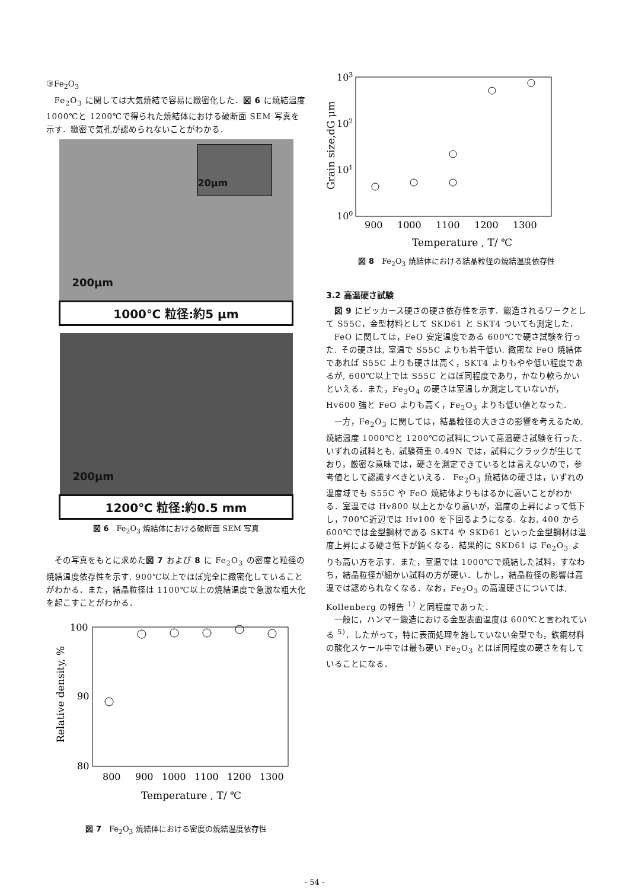③Fe<sub>2</sub>O<sub>3</sub>
Fe<sub>2</sub>O<sub>3</sub> に関しては大気焼結で容易に緻密化した．図 6 に焼結温度 1000℃と 1200℃で得られた焼結体における破断面 SEM 写真を示す．緻密で気孔が認められないことがわかる．
20μm
200μm
1000℃ 粒径:約5 μm
200μm
1200℃ 粒径:約0.5 mm
図 6　Fe<sub>2</sub>O<sub>3</sub> 焼結体における破断面 SEM 写真
その写真をもとに求めた図 7 および 8 に Fe<sub>2</sub>O<sub>3</sub> の密度と粒径の焼結温度依存性を示す. 900℃以上でほぼ完全に緻密化していることがわかる．また，結晶粒径は 1100℃以上の焼結温度で急激な粗大化を起こすことがわかる．
100
90
80
800
900
1000
1100
1200
1300
Temperature , T/ ℃
Relative density, %
図 7　Fe<sub>2</sub>O<sub>3</sub> 焼結体における密度の焼結温度依存性
103
102
101
100
900
1000
1100
1200
1300
Temperature , T/ ℃
Grain size,dG μm
図 8　Fe<sub>2</sub>O<sub>3</sub> 焼結体における結晶粒径の焼結温度依存性
3.2 高温硬さ試験
図 9 にビッカース硬さの硬さ依存性を示す．鍛造されるワークとして S55C，金型材料として SKD61 と SKT4 ついても測定した．
FeO に関しては，FeO 安定温度である 600℃で硬さ試験を行った. その硬さは, 室温で S55C よりも若干低い. 緻密な FeO 焼結体であれば S55C よりも硬さは高く，SKT4 よりもやや低い程度であるが, 600℃以上では S55C とほぼ同程度であり，かなり軟らかいといえる．また，Fe<sub>3</sub>O<sub>4</sub> の硬さは室温しか測定していないが，Hv600 強と FeO よりも高く，Fe<sub>2</sub>O<sub>3</sub> よりも低い値となった.
一方，Fe<sub>2</sub>O<sub>3</sub> に関しては，結晶粒径の大きさの影響を考えるため, 焼結温度 1000℃と 1200℃の試料について高温硬さ試験を行った. いずれの試料とも, 試験荷重 0.49N では，試料にクラックが生じており，厳密な意味では，硬さを測定できているとは言えないので，参考値として認識すべきといえる． Fe<sub>2</sub>O<sub>3</sub> 焼結体の硬さは，いずれの温度域でも S55C や FeO 焼結体よりもはるかに高いことがわかる．室温では Hv800 以上とかなり高いが，温度の上昇によって低下し，700℃近辺では Hv100 を下回るようになる. なお, 400 から 600℃では金型鋼材である SKT4 や SKD61 といった金型鋼材は温度上昇による硬さ低下が鈍くなる．結果的に SKD61 は Fe<sub>2</sub>O<sub>3</sub> よりも高い方を示す．また，室温では 1000℃で焼結した試料，すなわち，結晶粒径が細かい試料の方が硬い．しかし，結晶粒径の影響は高温では認められなくなる．なお，Fe<sub>2</sub>O<sub>3</sub> の高温硬さについては, Kollenberg の報告 <sup>1)</sup> と同程度であった．
一般に，ハンマー鍛造における金型表面温度は 600℃と言われている <sup>5)</sup>．したがって，特に表面処理を施していない金型でも，鉄鋼材料の酸化スケール中では最も硬い Fe<sub>2</sub>O<sub>3</sub> とほぼ同程度の硬さを有していることになる．
- 54 -